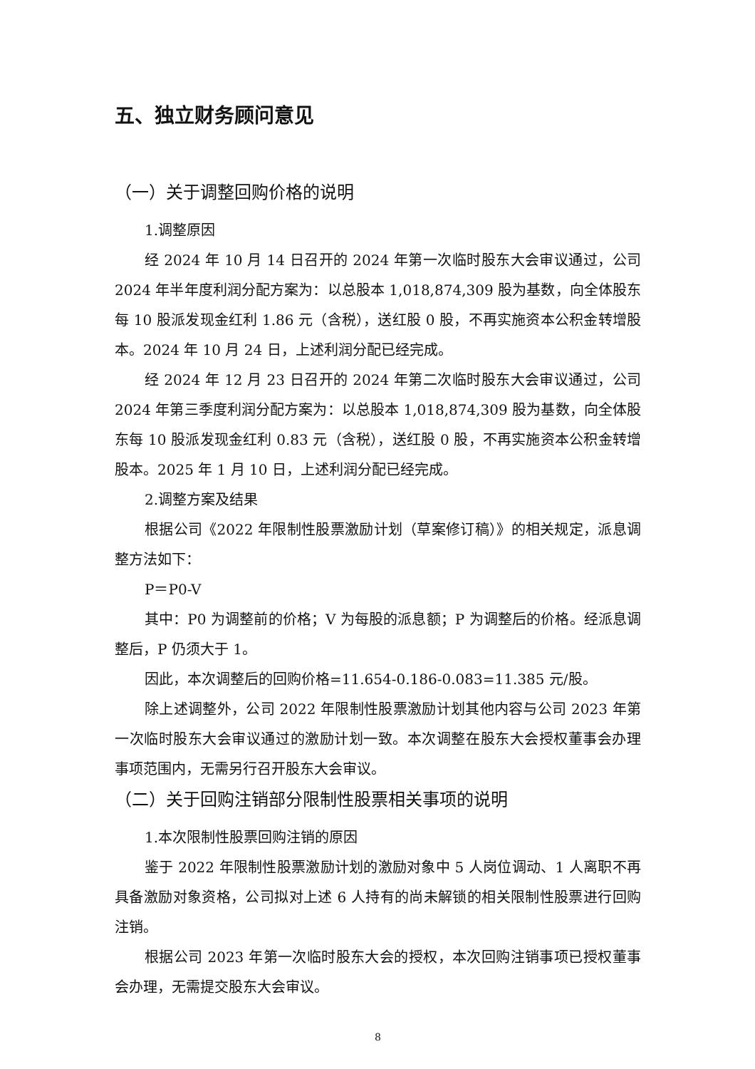五、独立财务顾问意见
（一）关于调整回购价格的说明
1.调整原因
经 2024 年 10 月 14 日召开的 2024 年第一次临时股东大会审议通过，公司 2024 年半年度利润分配方案为：以总股本 1,018,874,309 股为基数，向全体股东每 10 股派发现金红利 1.86 元（含税），送红股 0 股，不再实施资本公积金转增股本。2024 年 10 月 24 日，上述利润分配已经完成。
经 2024 年 12 月 23 日召开的 2024 年第二次临时股东大会审议通过，公司 2024 年第三季度利润分配方案为：以总股本 1,018,874,309 股为基数，向全体股东每 10 股派发现金红利 0.83 元（含税），送红股 0 股，不再实施资本公积金转增股本。2025 年 1 月 10 日，上述利润分配已经完成。
2.调整方案及结果
根据公司《2022 年限制性股票激励计划（草案修订稿）》的相关规定，派息调整方法如下：
P＝P0-V
其中：P0 为调整前的价格；V 为每股的派息额；P 为调整后的价格。经派息调整后，P 仍须大于 1。
因此，本次调整后的回购价格=11.654-0.186-0.083=11.385 元/股。
除上述调整外，公司 2022 年限制性股票激励计划其他内容与公司 2023 年第一次临时股东大会审议通过的激励计划一致。本次调整在股东大会授权董事会办理事项范围内，无需另行召开股东大会审议。
（二）关于回购注销部分限制性股票相关事项的说明
1.本次限制性股票回购注销的原因
鉴于 2022 年限制性股票激励计划的激励对象中 5 人岗位调动、1 人离职不再具备激励对象资格，公司拟对上述 6 人持有的尚未解锁的相关限制性股票进行回购注销。
根据公司 2023 年第一次临时股东大会的授权，本次回购注销事项已授权董事会办理，无需提交股东大会审议。
8